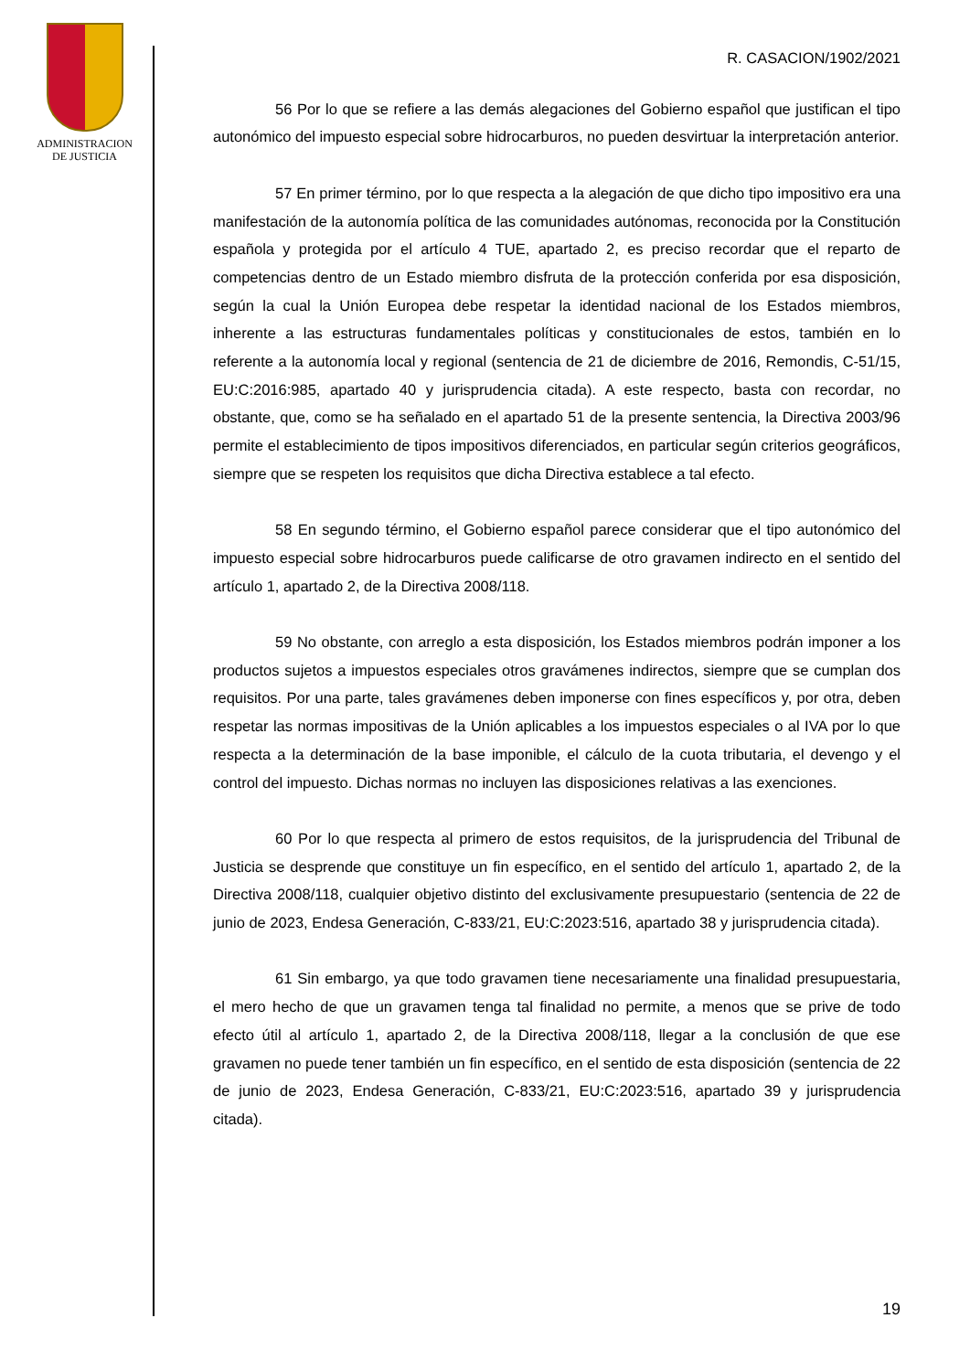ADMINISTRACION
DE JUSTICIA
R. CASACION/1902/2021
56 Por lo que se refiere a las demás alegaciones del Gobierno español que justifican el tipo autonómico del impuesto especial sobre hidrocarburos, no pueden desvirtuar la interpretación anterior.
57 En primer término, por lo que respecta a la alegación de que dicho tipo impositivo era una manifestación de la autonomía política de las comunidades autónomas, reconocida por la Constitución española y protegida por el artículo 4 TUE, apartado 2, es preciso recordar que el reparto de competencias dentro de un Estado miembro disfruta de la protección conferida por esa disposición, según la cual la Unión Europea debe respetar la identidad nacional de los Estados miembros, inherente a las estructuras fundamentales políticas y constitucionales de estos, también en lo referente a la autonomía local y regional (sentencia de 21 de diciembre de 2016, Remondis, C-51/15, EU:C:2016:985, apartado 40 y jurisprudencia citada). A este respecto, basta con recordar, no obstante, que, como se ha señalado en el apartado 51 de la presente sentencia, la Directiva 2003/96 permite el establecimiento de tipos impositivos diferenciados, en particular según criterios geográficos, siempre que se respeten los requisitos que dicha Directiva establece a tal efecto.
58 En segundo término, el Gobierno español parece considerar que el tipo autonómico del impuesto especial sobre hidrocarburos puede calificarse de otro gravamen indirecto en el sentido del artículo 1, apartado 2, de la Directiva 2008/118.
59 No obstante, con arreglo a esta disposición, los Estados miembros podrán imponer a los productos sujetos a impuestos especiales otros gravámenes indirectos, siempre que se cumplan dos requisitos. Por una parte, tales gravámenes deben imponerse con fines específicos y, por otra, deben respetar las normas impositivas de la Unión aplicables a los impuestos especiales o al IVA por lo que respecta a la determinación de la base imponible, el cálculo de la cuota tributaria, el devengo y el control del impuesto. Dichas normas no incluyen las disposiciones relativas a las exenciones.
60 Por lo que respecta al primero de estos requisitos, de la jurisprudencia del Tribunal de Justicia se desprende que constituye un fin específico, en el sentido del artículo 1, apartado 2, de la Directiva 2008/118, cualquier objetivo distinto del exclusivamente presupuestario (sentencia de 22 de junio de 2023, Endesa Generación, C-833/21, EU:C:2023:516, apartado 38 y jurisprudencia citada).
61 Sin embargo, ya que todo gravamen tiene necesariamente una finalidad presupuestaria, el mero hecho de que un gravamen tenga tal finalidad no permite, a menos que se prive de todo efecto útil al artículo 1, apartado 2, de la Directiva 2008/118, llegar a la conclusión de que ese gravamen no puede tener también un fin específico, en el sentido de esta disposición (sentencia de 22 de junio de 2023, Endesa Generación, C-833/21, EU:C:2023:516, apartado 39 y jurisprudencia citada).
19